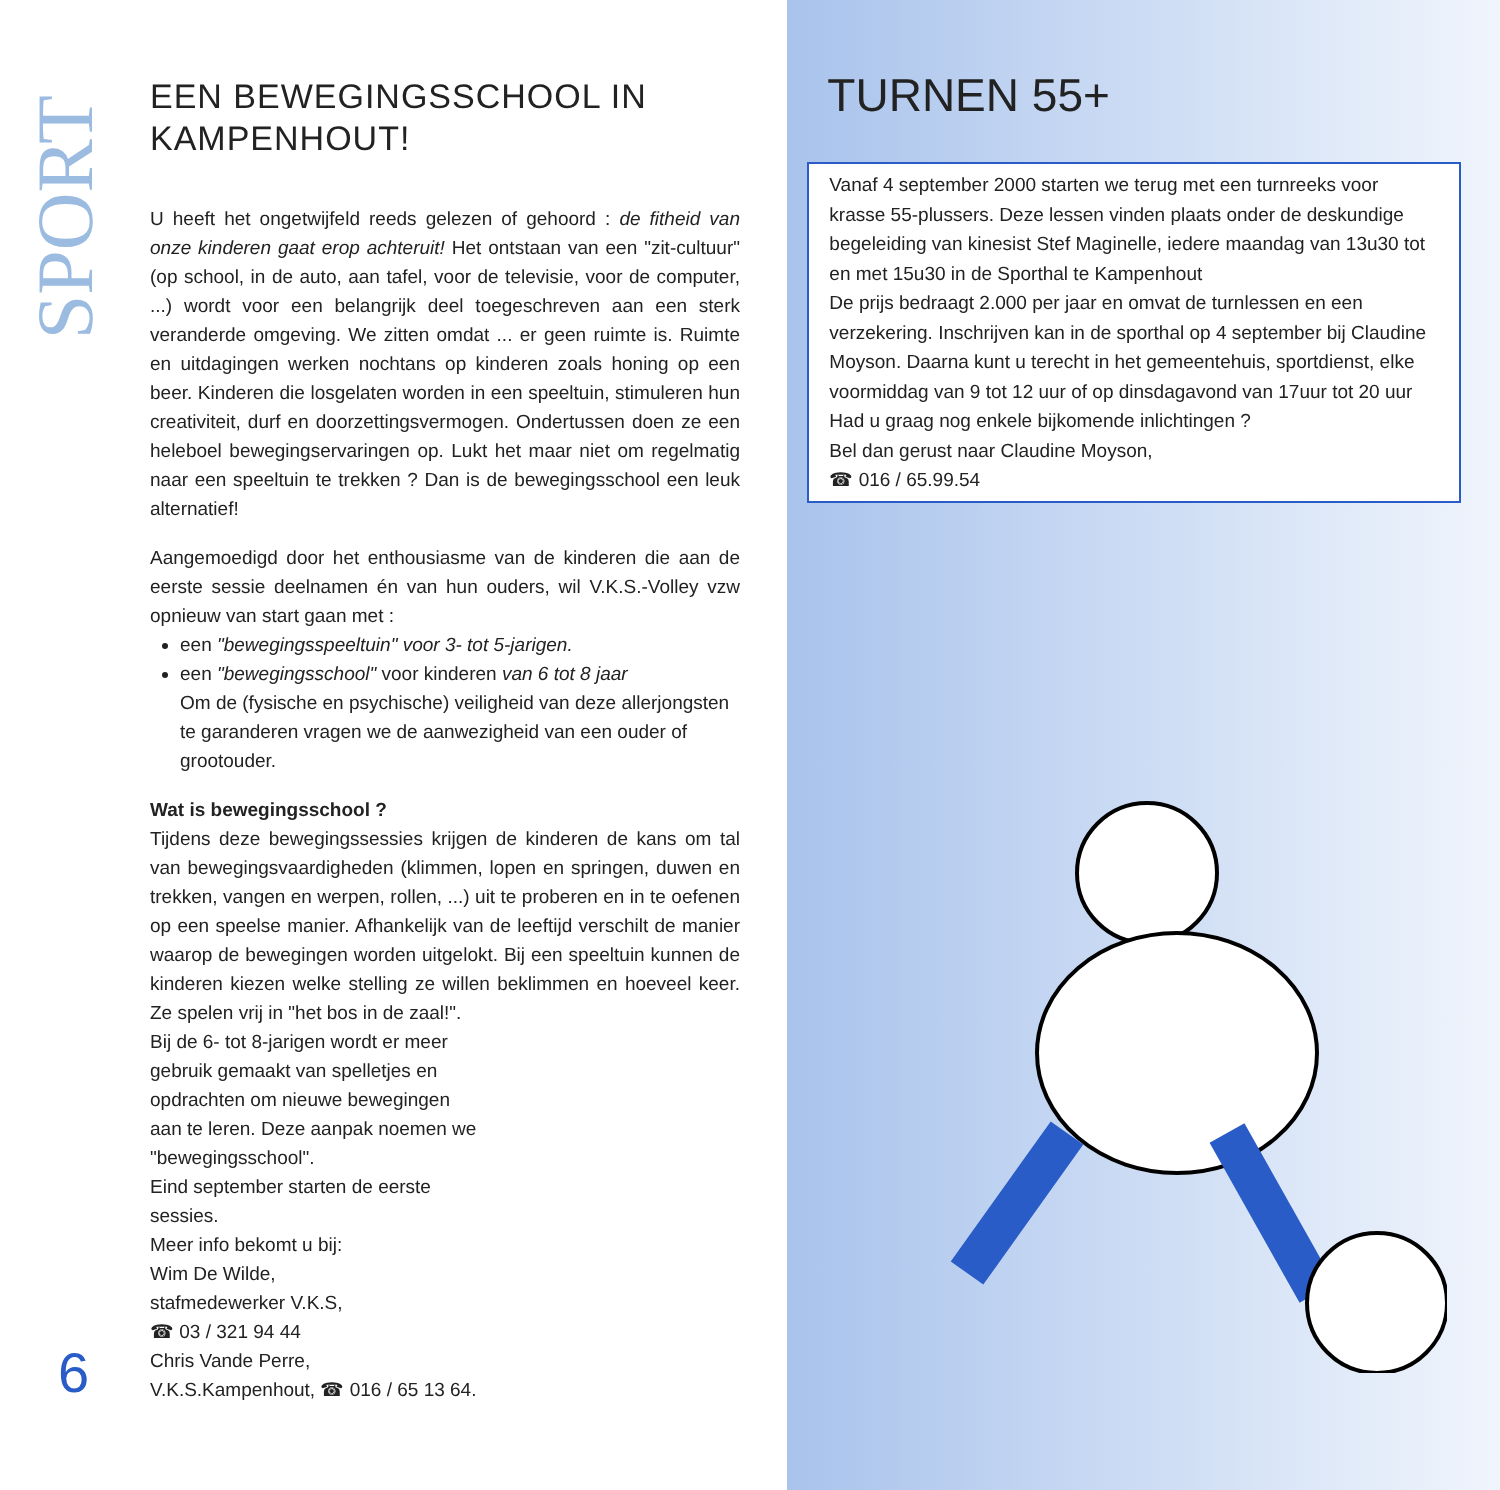SPORT
6
EEN BEWEGINGSSCHOOL IN KAMPENHOUT!
U heeft het ongetwijfeld reeds gelezen of gehoord : de fitheid van onze kinderen gaat erop achteruit! Het ontstaan van een "zit-cultuur" (op school, in de auto, aan tafel, voor de televisie, voor de computer, ...) wordt voor een belangrijk deel toegeschreven aan een sterk veranderde omgeving. We zitten omdat ... er geen ruimte is. Ruimte en uitdagingen werken nochtans op kinderen zoals honing op een beer. Kinderen die losgelaten worden in een speeltuin, stimuleren hun creativiteit, durf en doorzettingsvermogen. Ondertussen doen ze een heleboel bewegingservaringen op. Lukt het maar niet om regelmatig naar een speeltuin te trekken ? Dan is de bewegingsschool een leuk alternatief!
Aangemoedigd door het enthousiasme van de kinderen die aan de eerste sessie deelnamen én van hun ouders, wil V.K.S.-Volley vzw opnieuw van start gaan met :
een "bewegingsspeeltuin" voor 3- tot 5-jarigen.
een "bewegingsschool" voor kinderen van 6 tot 8 jaar
Om de (fysische en psychische) veiligheid van deze allerjongsten te garanderen vragen we de aanwezigheid van een ouder of grootouder.
Wat is bewegingsschool ?
Tijdens deze bewegingssessies krijgen de kinderen de kans om tal van bewegingsvaardigheden (klimmen, lopen en springen, duwen en trekken, vangen en werpen, rollen, ...) uit te proberen en in te oefenen op een speelse manier. Afhankelijk van de leeftijd verschilt de manier waarop de bewegingen worden uitgelokt. Bij een speeltuin kunnen de kinderen kiezen welke stelling ze willen beklimmen en hoeveel keer. Ze spelen vrij in "het bos in de zaal!".
Bij de 6- tot 8-jarigen wordt er meer gebruik gemaakt van spelletjes en opdrachten om nieuwe bewegingen aan te leren. Deze aanpak noemen we "bewegingsschool".
Eind september starten de eerste sessies.
Meer info bekomt u bij:
Wim De Wilde,
stafmedewerker V.K.S,
☎ 03 / 321 94 44
Chris Vande Perre,
V.K.S.Kampenhout, ☎ 016 / 65 13 64.
TURNEN 55+
Vanaf 4 september 2000 starten we terug met een turnreeks voor krasse 55-plussers. Deze lessen vinden plaats onder de deskundige begeleiding van kinesist Stef Maginelle, iedere maandag van 13u30 tot en met 15u30 in de Sporthal te Kampenhout
De prijs bedraagt 2.000 per jaar en omvat de turnlessen en een verzekering. Inschrijven kan in de sporthal op 4 september bij Claudine Moyson. Daarna kunt u terecht in het gemeentehuis, sportdienst, elke voormiddag van 9 tot 12 uur of op dinsdagavond van 17uur tot 20 uur
Had u graag nog enkele bijkomende inlichtingen ?
Bel dan gerust naar Claudine Moyson,
☎ 016 / 65.99.54